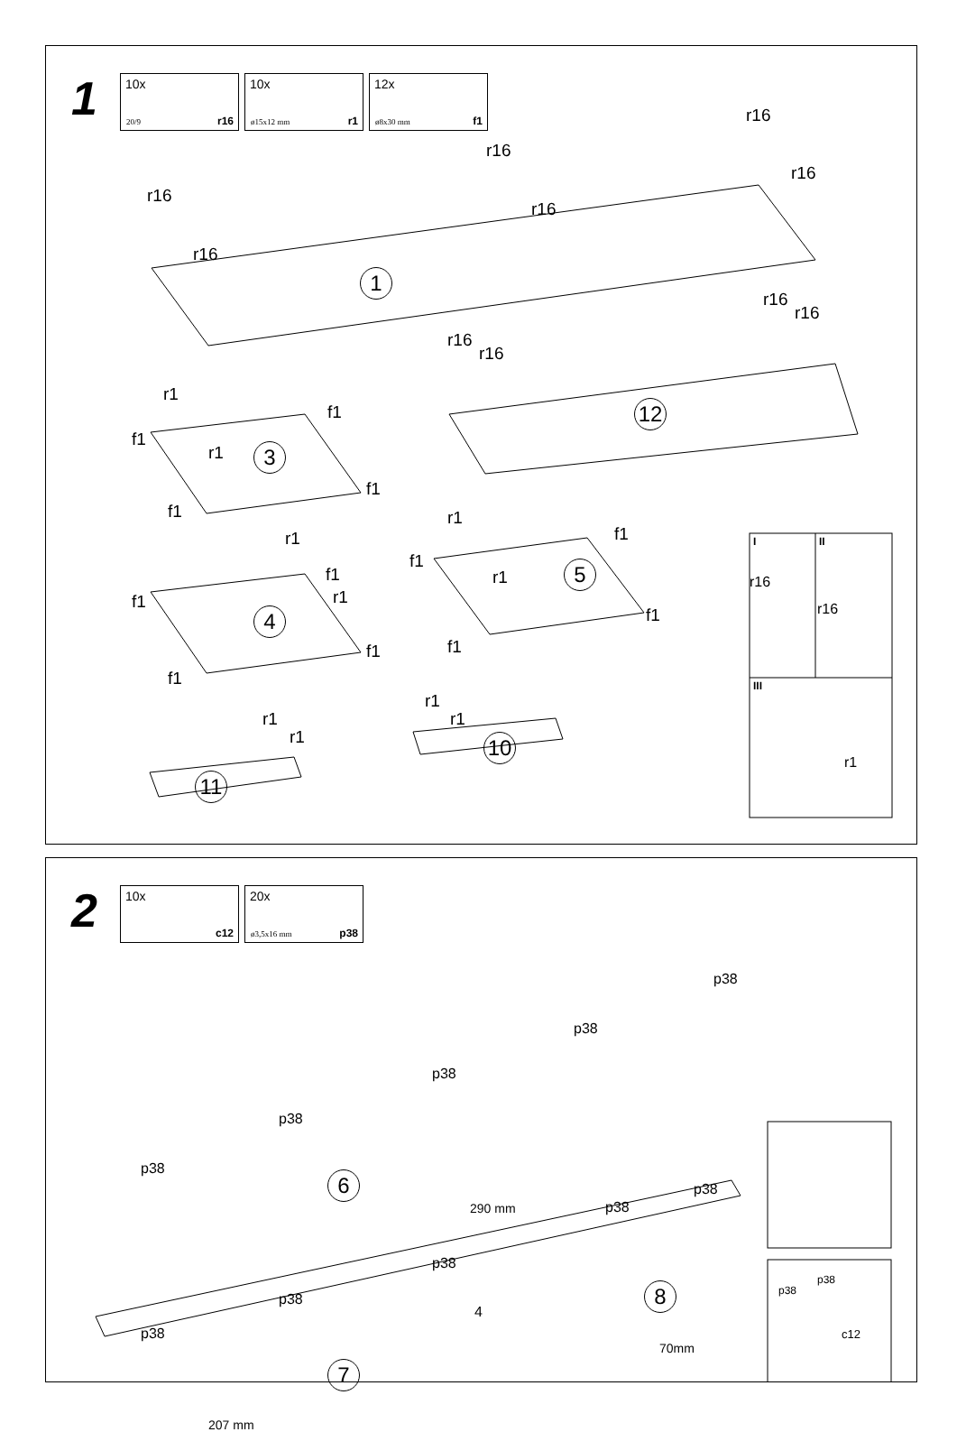1
10x
20/9 r16
10x
ø15x12 mm r1
12x
ø8x30 mm f1
r16
r16
r16
r16
r16
r16
1
r16
r16
r16
r16
12
r1
r1
f1
f1
f1
f1
3
r1
f1
r1
f1
f1
f1
4
r1
f1
f1
r1
f1
f1
5
r1
r1
11
r1
r1
10
I II
III
r16
r16
r1
2
10x
c12
20x
ø3,5x16 mm p38
p38
p38
p38
p38
p38
6
290 mm
p38
p38
p38
7
207 mm
p38
p38
8
70mm
p38
p38
c12
4